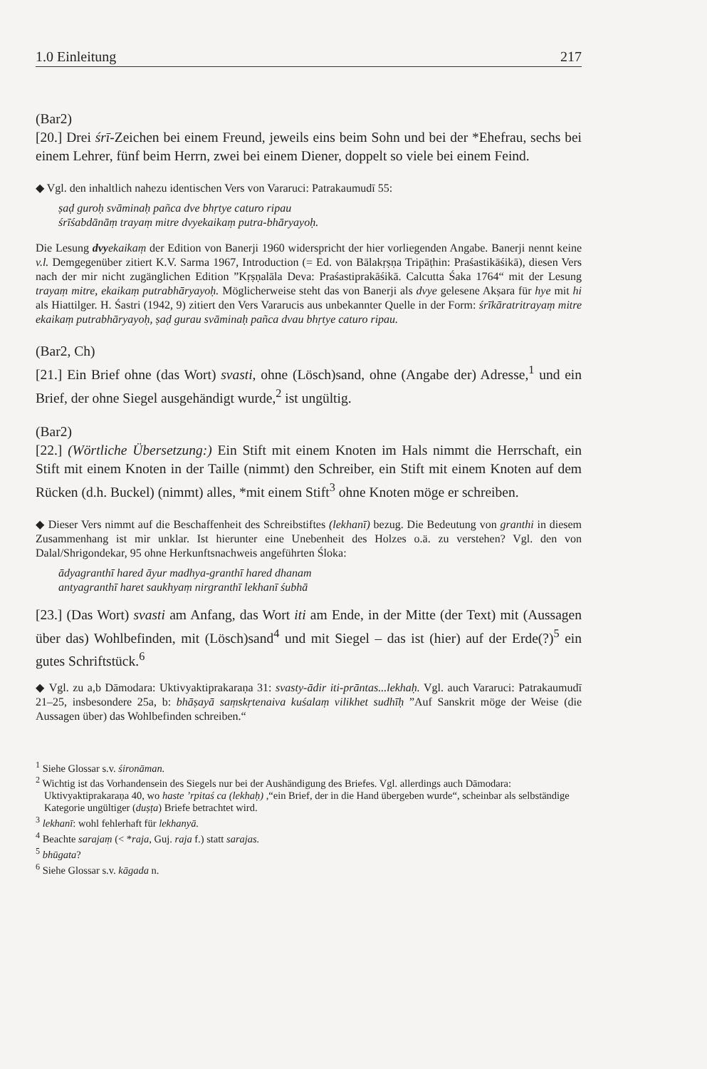1.0 Einleitung 217
(Bar2)
[20.] Drei śrī-Zeichen bei einem Freund, jeweils eins beim Sohn und bei der *Ehefrau, sechs bei einem Lehrer, fünf beim Herrn, zwei bei einem Diener, doppelt so viele bei einem Feind.
◆ Vgl. den inhaltlich nahezu identischen Vers von Vararuci: Patrakaumudī 55:
ṣaḍ guroḥ svāminaḥ pañca dve bhṛtye caturo ripau
śrīśabdānāṃ trayaṃ mitre dvyekaikaṃ putra-bhāryayoḥ.
Die Lesung dvy ekaikaṃ der Edition von Banerji 1960 widerspricht der hier vorliegenden Angabe. Banerji nennt keine v.l. Demgegenüber zitiert K.V. Sarma 1967, Introduction (= Ed. von Bālakṛṣṇa Tripāṭhin: Praśastikāśikā), diesen Vers nach der mir nicht zugänglichen Edition ”Kṛṣṇalāla Deva: Praśastiprakāśikā. Calcutta Śaka 1764“ mit der Lesung trayaṃ mitre, ekaikaṃ putrabhāryayoḥ. Möglicherweise steht das von Banerji als dvye gelesene Akṣara für hye mit hi als Hiattilger. H. Śastri (1942, 9) zitiert den Vers Vararucis aus unbekannter Quelle in der Form: śrīkāratritrayaṃ mitre ekaikaṃ putrabhāryayoḥ, ṣaḍ gurau svāminaḥ pañca dvau bhṛtye caturo ripau.
(Bar2, Ch)
[21.] Ein Brief ohne (das Wort) svasti, ohne (Lösch)sand, ohne (Angabe der) Adresse,<sup>1</sup> und ein Brief, der ohne Siegel ausgehändigt wurde,<sup>2</sup> ist ungültig.
(Bar2)
[22.] (Wörtliche Übersetzung:) Ein Stift mit einem Knoten im Hals nimmt die Herrschaft, ein Stift mit einem Knoten in der Taille (nimmt) den Schreiber, ein Stift mit einem Knoten auf dem Rücken (d.h. Buckel) (nimmt) alles, *mit einem Stift<sup>3</sup> ohne Knoten möge er schreiben.
◆ Dieser Vers nimmt auf die Beschaffenheit des Schreibstiftes (lekhanī) bezug. Die Bedeutung von granthi in diesem Zusammenhang ist mir unklar. Ist hierunter eine Unebenheit des Holzes o.ä. zu verstehen? Vgl. den von Dalal/Shrigondekar, 95 ohne Herkunftsnachweis angeführten Śloka:
ādyagranthī hared āyur madhya-granthī hared dhanam
antyagranthī haret saukhyaṃ nirgranthī lekhanī śubhā
[23.] (Das Wort) svasti am Anfang, das Wort iti am Ende, in der Mitte (der Text) mit (Aussagen über das) Wohlbefinden, mit (Lösch)sand<sup>4</sup> und mit Siegel – das ist (hier) auf der Erde(?)<sup>5</sup> ein gutes Schriftstück.<sup>6</sup>
◆ Vgl. zu a,b Dāmodara: Uktivyaktiprakaraṇa 31: svasty-ādir iti-prāntas...lekhaḥ. Vgl. auch Vararuci: Patrakaumudī 21–25, insbesondere 25a, b: bhāṣayā saṃskṛtenaiva kuśalaṃ vilikhet sudhīḥ ”Auf Sanskrit möge der Weise (die Aussagen über) das Wohlbefinden schreiben.“
<sup>1</sup> Siehe Glossar s.v. śironāman.
<sup>2</sup> Wichtig ist das Vorhandensein des Siegels nur bei der Aushändigung des Briefes. Vgl. allerdings auch Dāmodara: Uktivyaktiprakaraṇa 40, wo haste ’rpitaś ca (lekhaḥ) ,“ein Brief, der in die Hand übergeben wurde“, scheinbar als selbständige Kategorie ungültiger (duṣṭa) Briefe betrachtet wird.
<sup>3</sup> lekhanī: wohl fehlerhaft für lekhanyā.
<sup>4</sup> Beachte sarajaṃ (< *raja, Guj. raja f.) statt sarajas.
<sup>5</sup> bhūgata?
<sup>6</sup> Siehe Glossar s.v. kāgada n.